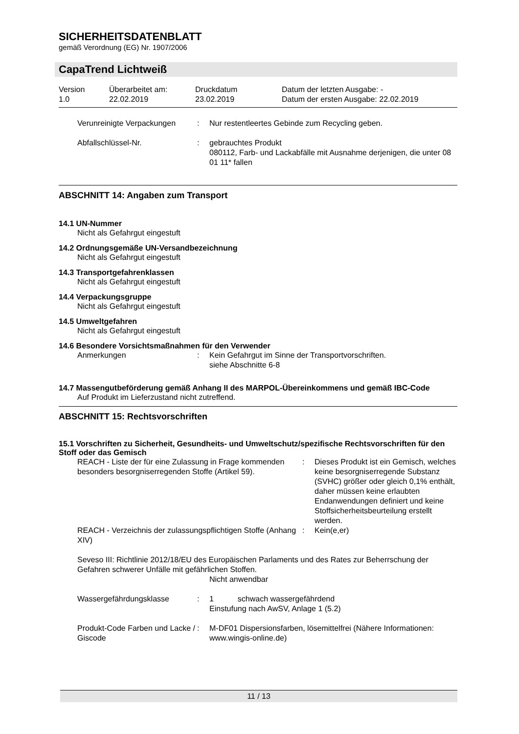SICHERHEITSDATENBLATT
gemäß Verordnung (EG) Nr. 1907/2006
CapaTrend Lichtweiß
Version
1.0
Überarbeitet am:
22.02.2019
Druckdatum
23.02.2019
Datum der letzten Ausgabe: -
Datum der ersten Ausgabe: 22.02.2019
Verunreinigte Verpackungen
:
Nur restentleertes Gebinde zum Recycling geben.
Abfallschlüssel-Nr.
:
gebrauchtes Produkt
080112, Farb- und Lackabfälle mit Ausnahme derjenigen, die unter 08 01 11* fallen
ABSCHNITT 14: Angaben zum Transport
14.1 UN-Nummer
Nicht als Gefahrgut eingestuft
14.2 Ordnungsgemäße UN-Versandbezeichnung
Nicht als Gefahrgut eingestuft
14.3 Transportgefahrenklassen
Nicht als Gefahrgut eingestuft
14.4 Verpackungsgruppe
Nicht als Gefahrgut eingestuft
14.5 Umweltgefahren
Nicht als Gefahrgut eingestuft
14.6 Besondere Vorsichtsmaßnahmen für den Verwender
Anmerkungen
:
Kein Gefahrgut im Sinne der Transportvorschriften.
siehe Abschnitte 6-8
14.7 Massengutbeförderung gemäß Anhang II des MARPOL-Übereinkommens und gemäß IBC-Code
Auf Produkt im Lieferzustand nicht zutreffend.
ABSCHNITT 15: Rechtsvorschriften
15.1 Vorschriften zu Sicherheit, Gesundheits- und Umweltschutz/spezifische Rechtsvorschriften für den Stoff oder das Gemisch
REACH - Liste der für eine Zulassung in Frage kommenden besonders besorgniserregenden Stoffe (Artikel 59).
:
Dieses Produkt ist ein Gemisch, welches keine besorgniserregende Substanz (SVHC) größer oder gleich 0,1% enthält, daher müssen keine erlaubten Endanwendungen definiert und keine Stoffsicherheitsbeurteilung erstellt werden.
REACH - Verzeichnis der zulassungspflichtigen Stoffe (Anhang XIV)
:
Kein(e,er)
Seveso III: Richtlinie 2012/18/EU des Europäischen Parlaments und des Rates zur Beherrschung der Gefahren schwerer Unfälle mit gefährlichen Stoffen.
Nicht anwendbar
Wassergefährdungsklasse
:
1 schwach wassergefährdend
Einstufung nach AwSV, Anlage 1 (5.2)
Produkt-Code Farben und Lacke / Giscode
:
M-DF01 Dispersionsfarben, lösemittelfrei (Nähere Informationen: www.wingis-online.de)
11 / 13